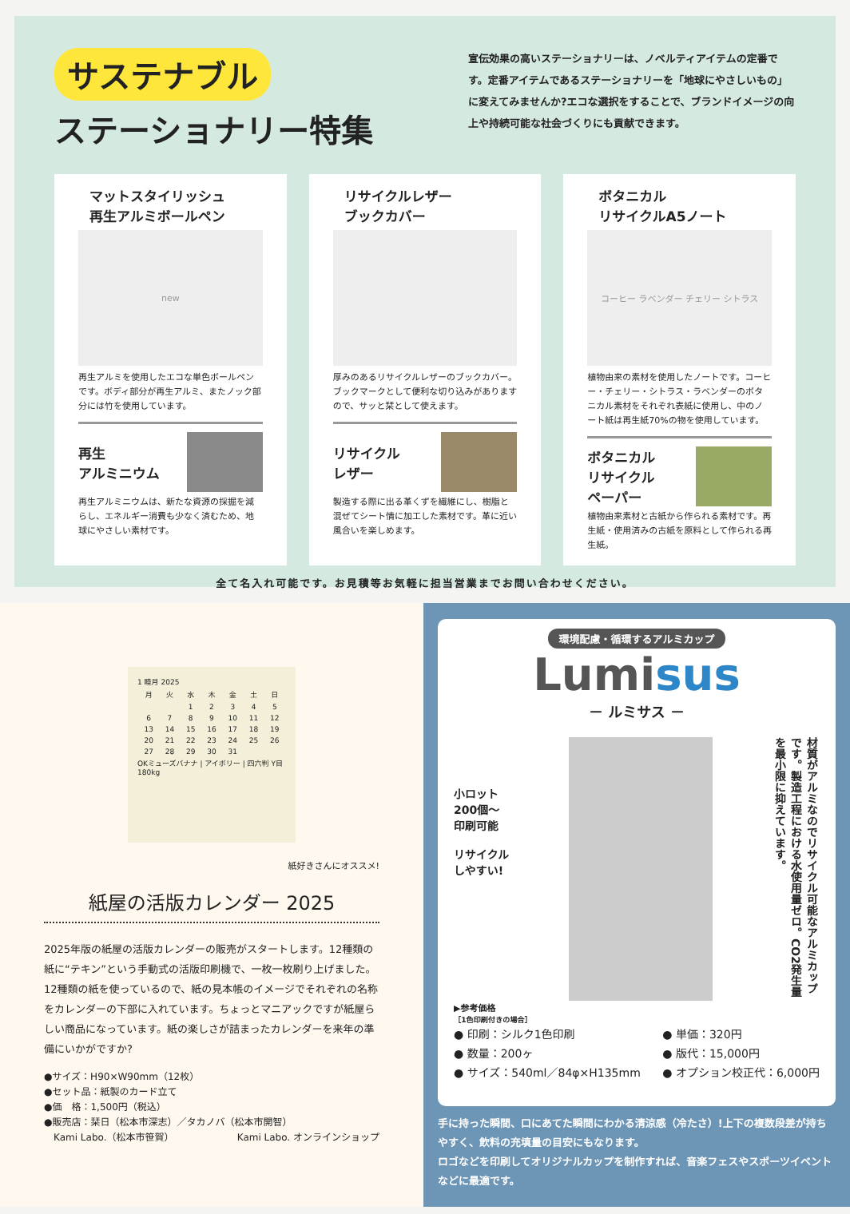サステナブル
ステーショナリー特集
宣伝効果の高いステーショナリーは、ノベルティアイテムの定番です。定番アイテムであるステーショナリーを「地球にやさしいもの」に変えてみませんか?エコな選択をすることで、ブランドイメージの向上や持続可能な社会づくりにも貢献できます。
マットスタイリッシュ
再生アルミボールペン
new
再生アルミを使用したエコな単色ボールペンです。ボディ部分が再生アルミ、またノック部分には竹を使用しています。
再生
アルミニウム
再生アルミニウムは、新たな資源の採掘を減らし、エネルギー消費も少なく済むため、地球にやさしい素材です。
リサイクルレザー
ブックカバー
厚みのあるリサイクルレザーのブックカバー。ブックマークとして便利な切り込みがありますので、サッと栞として使えます。
リサイクル
レザー
製造する際に出る革くずを繊維にし、樹脂と混ぜてシート情に加工した素材です。革に近い風合いを楽しめます。
ボタニカル
リサイクルA5ノート
コーヒー ラベンダー チェリー シトラス
植物由来の素材を使用したノートです。コーヒー・チェリー・シトラス・ラベンダーのボタニカル素材をそれぞれ表紙に使用し、中のノート紙は再生紙70%の物を使用しています。
ボタニカル
リサイクル
ペーパー
植物由来素材と古紙から作られる素材です。再生紙・使用済みの古紙を原料として作られる再生紙。
全て名入れ可能です。お見積等お気軽に担当営業までお問い合わせください。
1 睦月 2025
| 月 | 火 | 水 | 木 | 金 | 土 | 日 |
| | | 1 | 2 | 3 | 4 | 5 |
| 6 | 7 | 8 | 9 | 10 | 11 | 12 |
| 13 | 14 | 15 | 16 | 17 | 18 | 19 |
| 20 | 21 | 22 | 23 | 24 | 25 | 26 |
| 27 | 28 | 29 | 30 | 31 | | |
OKミューズバナナ | アイボリー | 四六判 Y目 180kg
紙好きさんにオススメ!
紙屋の活版カレンダー 2025
2025年版の紙屋の活版カレンダーの販売がスタートします。12種類の紙に“テキン”という手動式の活版印刷機で、一枚一枚刷り上げました。
12種類の紙を使っているので、紙の見本帳のイメージでそれぞれの名称をカレンダーの下部に入れています。ちょっとマニアックですが紙屋らしい商品になっています。紙の楽しさが詰まったカレンダーを来年の準備にいかがですか?
●サイズ：H90×W90mm（12枚）
●セット品：紙製のカード立て
●価　格：1,500円（税込）
●販売店：栞日（松本市深志）／タカノバ（松本市開智）
　Kami Labo.（松本市笹賀） Kami Labo. オンラインショップ
環境配慮・循環するアルミカップ
Lumisus
－ ルミサス －
小ロット
200個～
印刷可能
リサイクル
しやすい!
材質がアルミなのでリサイクル可能なアルミカップです。製造工程における水使用量ゼロ。CO2発生量を最小限に抑えています。
▶参考価格
［1色印刷付きの場合］
● 印刷：シルク1色印刷
● 数量：200ヶ
● サイズ：540ml／84φ×H135mm
● 単価：320円
● 版代：15,000円
● オプション校正代：6,000円
手に持った瞬間、口にあてた瞬間にわかる清涼感（冷たさ）!上下の複数段差が持ちやすく、飲料の充填量の目安にもなります。
ロゴなどを印刷してオリジナルカップを制作すれば、音楽フェスやスポーツイベントなどに最適です。